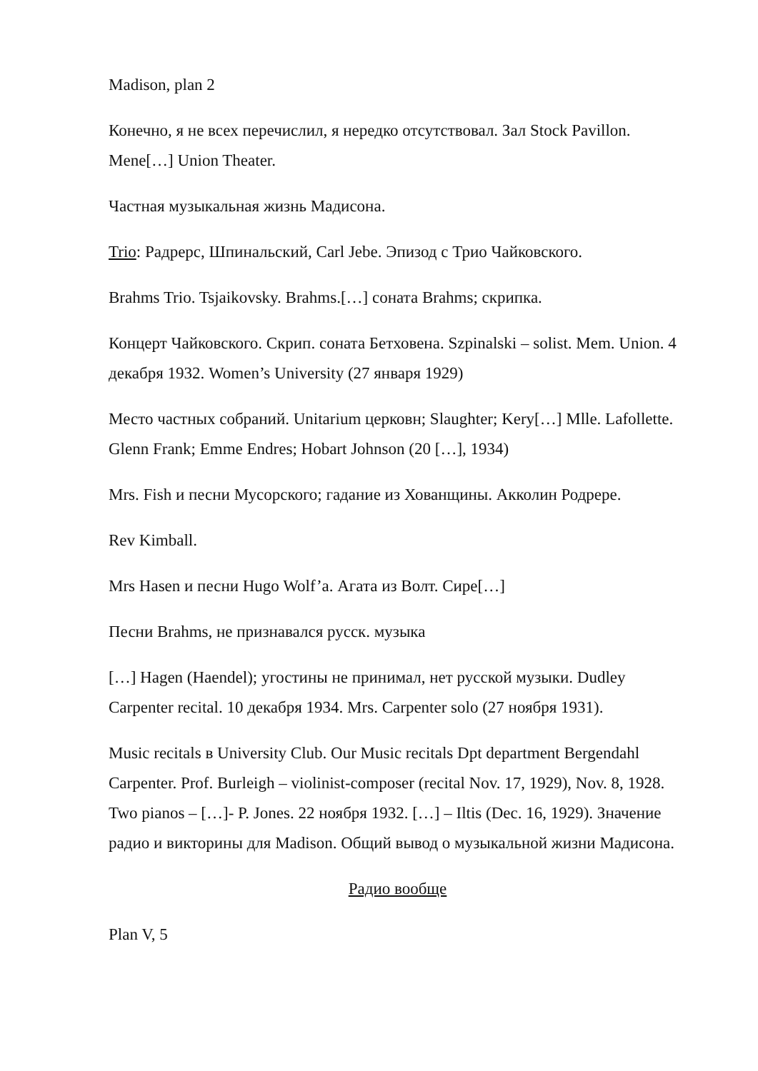Madison, plan 2
Конечно, я не всех перечислил, я нередко отсутствовал. Зал Stock Pavillon. Mene[…] Union Theater.
Частная музыкальная жизнь Мадисона.
Trio: Радрерс, Шпинальский, Carl Jebe. Эпизод с Трио Чайковского.
Brahms Trio. Tsjaikovsky. Brahms.[…] соната Brahms; скрипка.
Концерт Чайковского. Скрип. соната Бетховена. Szpinalski – solist. Mem. Union. 4 декабря 1932. Women’s University (27 января 1929)
Место частных собраний. Unitarium церковн; Slaughter; Kery[…] Mlle. Lafollette. Glenn Frank; Emme Endres; Hobart Johnson (20 […], 1934)
Mrs. Fish и песни Мусорского; гадание из Хованщины. Акколин Родрере.
Rev Kimball.
Mrs Hasen и песни Hugo Wolf’a. Агата из Волт. Сире[…]
Песни Brahms, не признавался русск. музыка
[…] Hagen (Haendel); угостины не принимал, нет русской музыки. Dudley Carpenter recital. 10 декабря 1934. Mrs. Carpenter solo (27 ноября 1931).
Music recitals в University Club. Our Music recitals Dpt department Bergendahl Carpenter. Prof. Burleigh – violinist-composer (recital Nov. 17, 1929), Nov. 8, 1928. Two pianos – […]- P. Jones. 22 ноября 1932. […] – Iltis (Dec. 16, 1929). Значение радио и викторины для Madison. Общий вывод о музыкальной жизни Мадисона.
Радио вообще
Plan V, 5